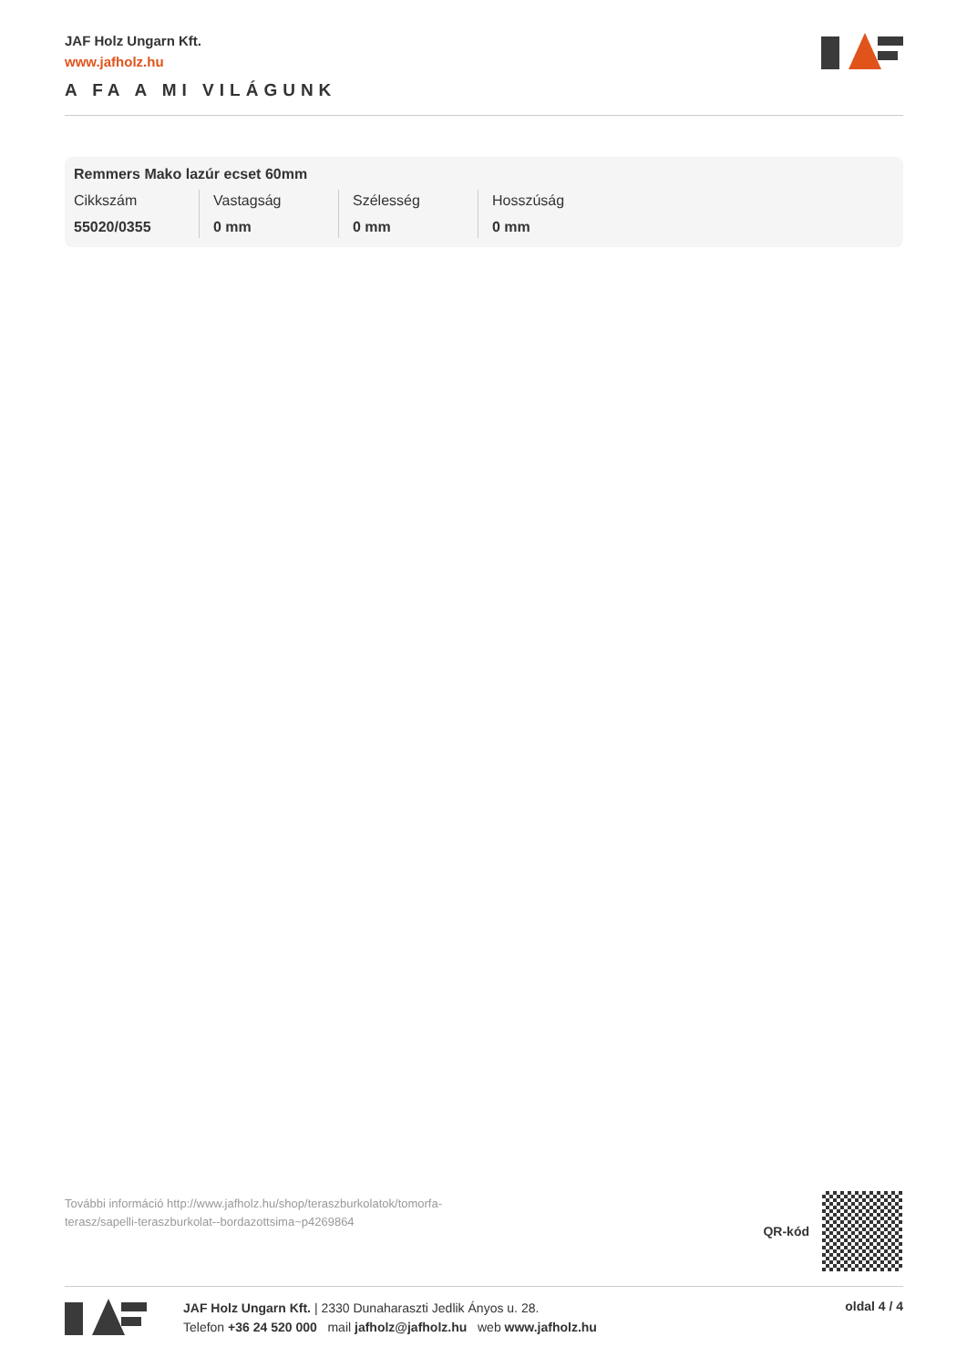JAF Holz Ungarn Kft.
www.jafholz.hu
A FA A MI VILÁGUNK
Remmers Mako lazúr ecset 60mm
| Cikkszám | Vastagság | Szélesség | Hosszúság |
| --- | --- | --- | --- |
| 55020/0355 | 0 mm | 0 mm | 0 mm |
További információ http://www.jafholz.hu/shop/teraszburkolatok/tomorfa-terasz/sapelli-teraszburkolat--bordazottsima~p4269864
QR-kód
JAF Holz Ungarn Kft. | 2330 Dunaharaszti Jedlik Ányos u. 28.
Telefon +36 24 520 000 mail jafholz@jafholz.hu web www.jafholz.hu
oldal 4 / 4